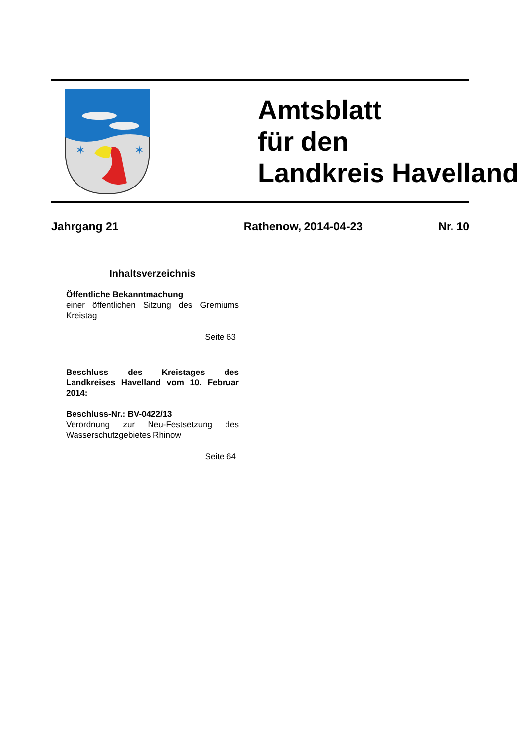✶
✶
Amtsblatt
für den
Landkreis Havelland
Jahrgang 21 Rathenow, 2014-04-23 Nr. 10
Inhaltsverzeichnis
Öffentliche Bekanntmachung
einer öffentlichen Sitzung des Gremiums Kreistag
Seite 63
Beschluss des Kreistages des Landkreises Havelland vom 10. Februar 2014:
Beschluss-Nr.: BV-0422/13
Verordnung zur Neu-Festsetzung des Wasserschutzgebietes Rhinow
Seite 64